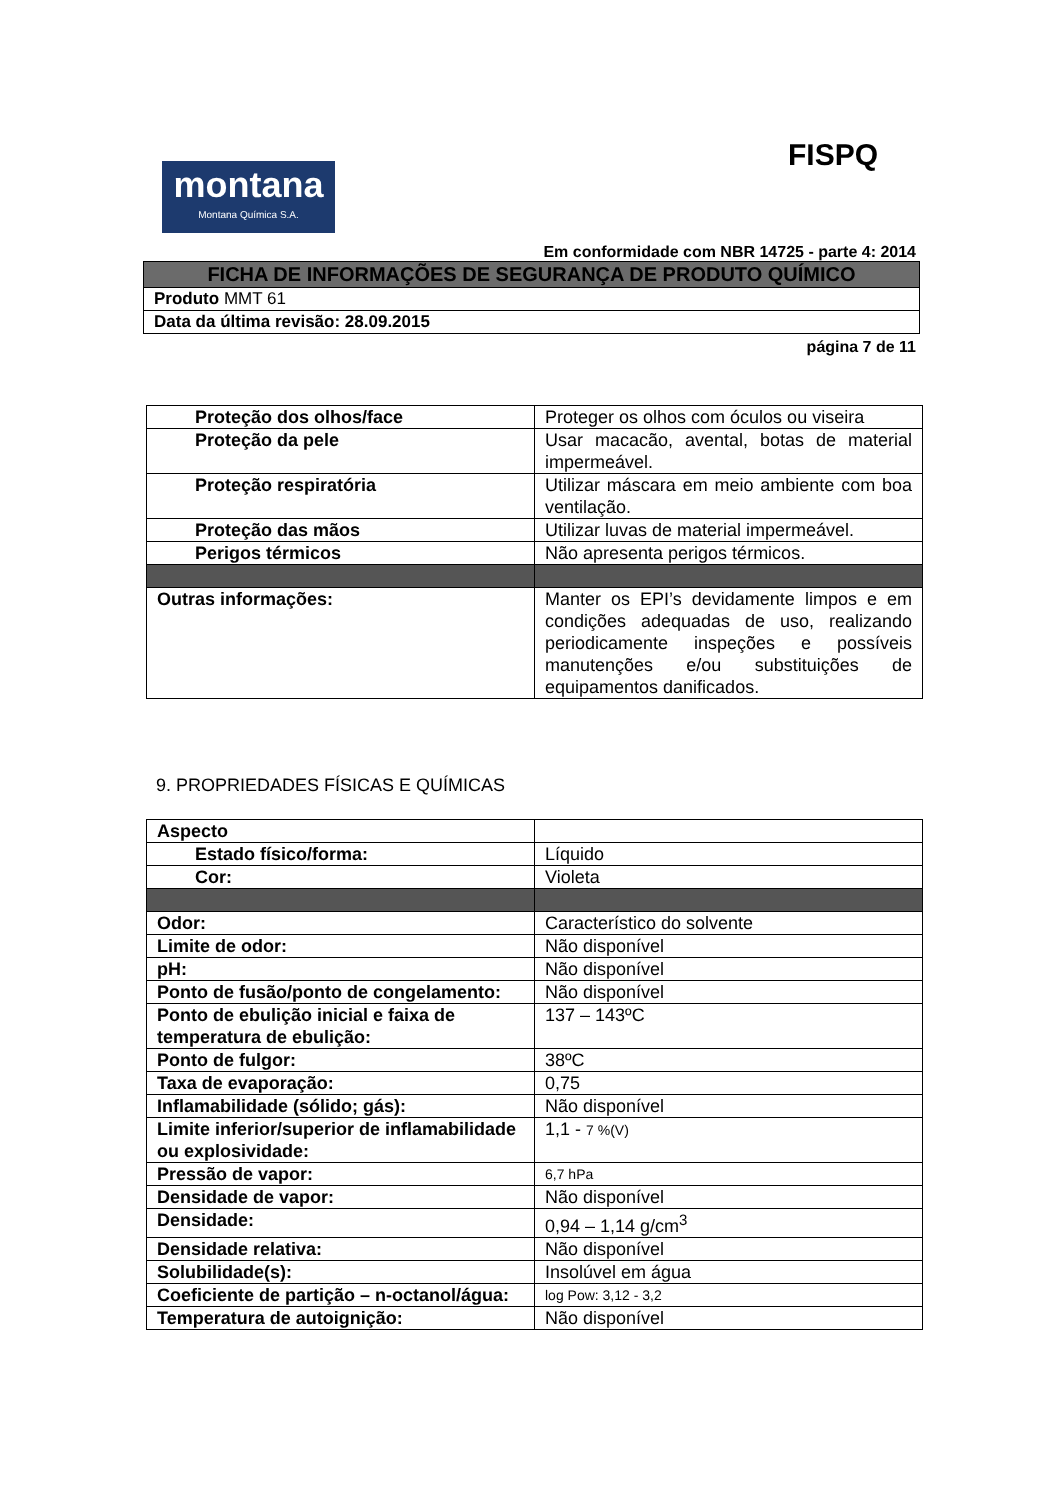FISPQ
montana
Montana Química S.A.
Em conformidade com NBR 14725 - parte 4: 2014
| FICHA DE INFORMAÇÕES DE SEGURANÇA DE PRODUTO QUÍMICO |
| Produto MMT 61 |
| Data da última revisão: 28.09.2015 |
página 7 de 11
| Proteção dos olhos/face | Proteger os olhos com óculos ou viseira |
| Proteção da pele | Usar macacão, avental, botas de material impermeável. |
| Proteção respiratória | Utilizar máscara em meio ambiente com boa ventilação. |
| Proteção das mãos | Utilizar luvas de material impermeável. |
| Perigos térmicos | Não apresenta perigos térmicos. |
| Outras informações: | Manter os EPI’s devidamente limpos e em condições adequadas de uso, realizando periodicamente inspeções e possíveis manutenções e/ou substituições de equipamentos danificados. |
9. PROPRIEDADES FÍSICAS E QUÍMICAS
| Aspecto | |
| Estado físico/forma: | Líquido |
| Cor: | Violeta |
| Odor: | Característico do solvente |
| Limite de odor: | Não disponível |
| pH: | Não disponível |
| Ponto de fusão/ponto de congelamento: | Não disponível |
| Ponto de ebulição inicial e faixa de temperatura de ebulição: | 137 – 143ºC |
| Ponto de fulgor: | 38ºC |
| Taxa de evaporação: | 0,75 |
| Inflamabilidade (sólido; gás): | Não disponível |
| Limite inferior/superior de inflamabilidade ou explosividade: | 1,1 - 7 %(V) |
| Pressão de vapor: | 6,7 hPa |
| Densidade de vapor: | Não disponível |
| Densidade: | 0,94 – 1,14 g/cm<sup>3</sup> |
| Densidade relativa: | Não disponível |
| Solubilidade(s): | Insolúvel em água |
| Coeficiente de partição – n-octanol/água: | log Pow: 3,12 - 3,2 |
| Temperatura de autoignição: | Não disponível |